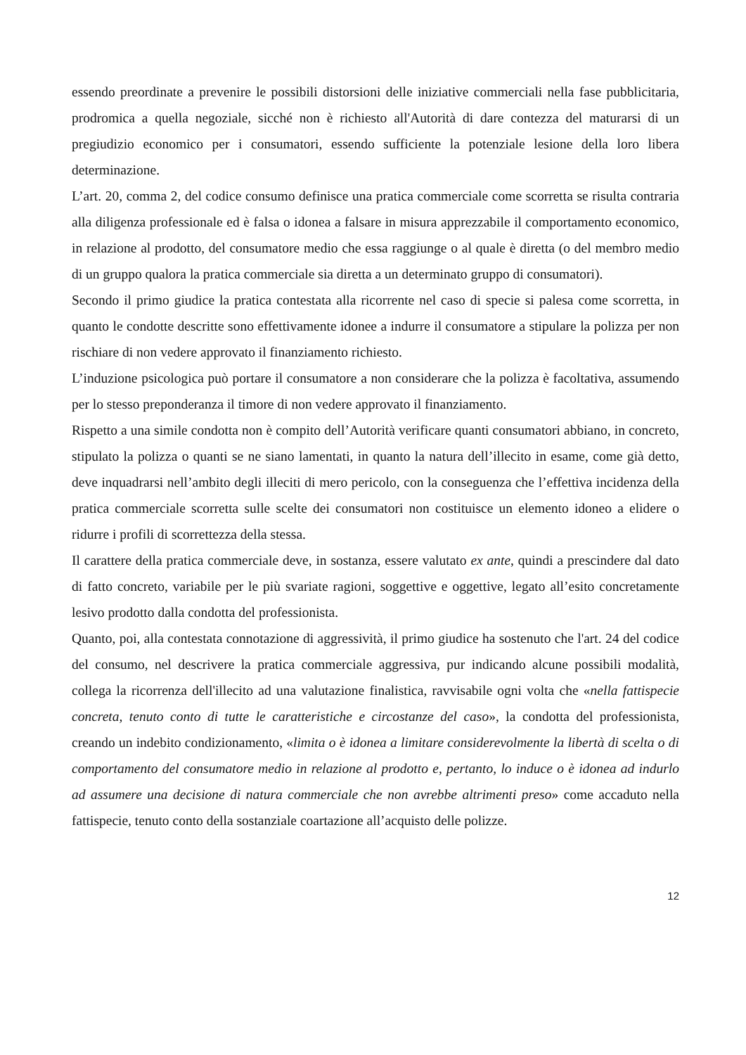essendo preordinate a prevenire le possibili distorsioni delle iniziative commerciali nella fase pubblicitaria, prodromica a quella negoziale, sicché non è richiesto all'Autorità di dare contezza del maturarsi di un pregiudizio economico per i consumatori, essendo sufficiente la potenziale lesione della loro libera determinazione.
L’art. 20, comma 2, del codice consumo definisce una pratica commerciale come scorretta se risulta contraria alla diligenza professionale ed è falsa o idonea a falsare in misura apprezzabile il comportamento economico, in relazione al prodotto, del consumatore medio che essa raggiunge o al quale è diretta (o del membro medio di un gruppo qualora la pratica commerciale sia diretta a un determinato gruppo di consumatori).
Secondo il primo giudice la pratica contestata alla ricorrente nel caso di specie si palesa come scorretta, in quanto le condotte descritte sono effettivamente idonee a indurre il consumatore a stipulare la polizza per non rischiare di non vedere approvato il finanziamento richiesto.
L’induzione psicologica può portare il consumatore a non considerare che la polizza è facoltativa, assumendo per lo stesso preponderanza il timore di non vedere approvato il finanziamento.
Rispetto a una simile condotta non è compito dell’Autorità verificare quanti consumatori abbiano, in concreto, stipulato la polizza o quanti se ne siano lamentati, in quanto la natura dell’illecito in esame, come già detto, deve inquadrarsi nell’ambito degli illeciti di mero pericolo, con la conseguenza che l’effettiva incidenza della pratica commerciale scorretta sulle scelte dei consumatori non costituisce un elemento idoneo a elidere o ridurre i profili di scorrettezza della stessa.
Il carattere della pratica commerciale deve, in sostanza, essere valutato ex ante, quindi a prescindere dal dato di fatto concreto, variabile per le più svariate ragioni, soggettive e oggettive, legato all’esito concretamente lesivo prodotto dalla condotta del professionista.
Quanto, poi, alla contestata connotazione di aggressività, il primo giudice ha sostenuto che l'art. 24 del codice del consumo, nel descrivere la pratica commerciale aggressiva, pur indicando alcune possibili modalità, collega la ricorrenza dell'illecito ad una valutazione finalistica, ravvisabile ogni volta che «nella fattispecie concreta, tenuto conto di tutte le caratteristiche e circostanze del caso», la condotta del professionista, creando un indebito condizionamento, «limita o è idonea a limitare considerevolmente la libertà di scelta o di comportamento del consumatore medio in relazione al prodotto e, pertanto, lo induce o è idonea ad indurlo ad assumere una decisione di natura commerciale che non avrebbe altrimenti preso» come accaduto nella fattispecie, tenuto conto della sostanziale coartazione all’acquisto delle polizze.
12